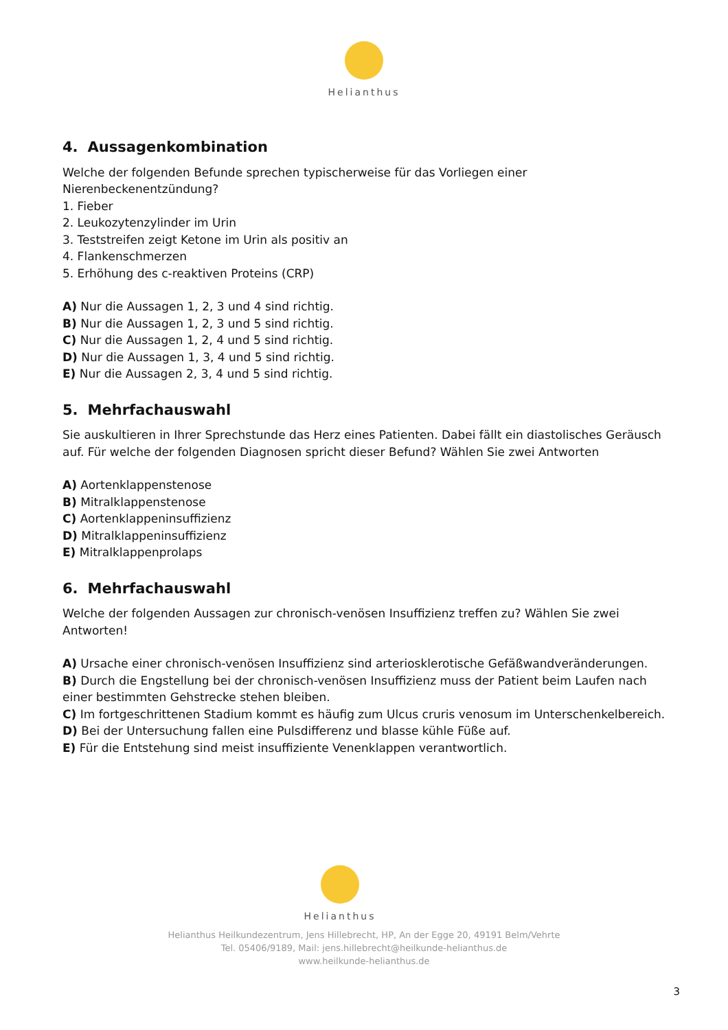Helianthus
4. Aussagenkombination
Welche der folgenden Befunde sprechen typischerweise für das Vorliegen einer
Nierenbeckenentzündung?
1. Fieber
2. Leukozytenzylinder im Urin
3. Teststreifen zeigt Ketone im Urin als positiv an
4. Flankenschmerzen
5. Erhöhung des c-reaktiven Proteins (CRP)
A) Nur die Aussagen 1, 2, 3 und 4 sind richtig.
B) Nur die Aussagen 1, 2, 3 und 5 sind richtig.
C) Nur die Aussagen 1, 2, 4 und 5 sind richtig.
D) Nur die Aussagen 1, 3, 4 und 5 sind richtig.
E) Nur die Aussagen 2, 3, 4 und 5 sind richtig.
5. Mehrfachauswahl
Sie auskultieren in Ihrer Sprechstunde das Herz eines Patienten. Dabei fällt ein diastolisches Geräusch auf. Für welche der folgenden Diagnosen spricht dieser Befund? Wählen Sie zwei Antworten
A) Aortenklappenstenose
B) Mitralklappenstenose
C) Aortenklappeninsuffizienz
D) Mitralklappeninsuffizienz
E) Mitralklappenprolaps
6. Mehrfachauswahl
Welche der folgenden Aussagen zur chronisch-venösen Insuffizienz treffen zu? Wählen Sie zwei
Antworten!
A) Ursache einer chronisch-venösen Insuffizienz sind arteriosklerotische Gefäßwandveränderungen.
B) Durch die Engstellung bei der chronisch-venösen Insuffizienz muss der Patient beim Laufen nach einer bestimmten Gehstrecke stehen bleiben.
C) Im fortgeschrittenen Stadium kommt es häufig zum Ulcus cruris venosum im Unterschenkelbereich.
D) Bei der Untersuchung fallen eine Pulsdifferenz und blasse kühle Füße auf.
E) Für die Entstehung sind meist insuffiziente Venenklappen verantwortlich.
Helianthus
Helianthus Heilkundezentrum, Jens Hillebrecht, HP, An der Egge 20, 49191 Belm/Vehrte
Tel. 05406/9189, Mail: jens.hillebrecht@heilkunde-helianthus.de
www.heilkunde-helianthus.de
3